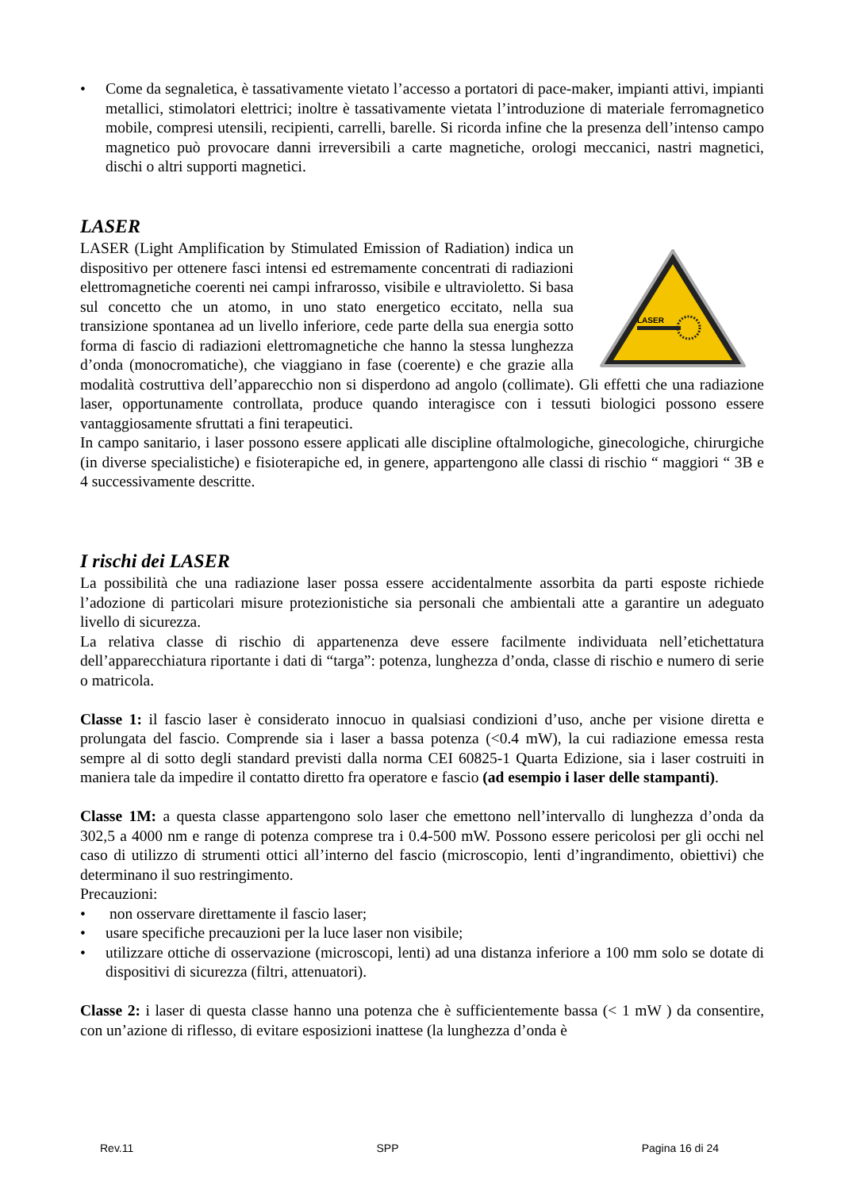• Come da segnaletica, è tassativamente vietato l’accesso a portatori di pace-maker, impianti attivi, impianti metallici, stimolatori elettrici; inoltre è tassativamente vietata l’introduzione di materiale ferromagnetico mobile, compresi utensili, recipienti, carrelli, barelle. Si ricorda infine che la presenza dell’intenso campo magnetico può provocare danni irreversibili a carte magnetiche, orologi meccanici, nastri magnetici, dischi o altri supporti magnetici.
LASER
LASER
LASER (Light Amplification by Stimulated Emission of Radiation) indica un dispositivo per ottenere fasci intensi ed estremamente concentrati di radiazioni elettromagnetiche coerenti nei campi infrarosso, visibile e ultravioletto. Si basa sul concetto che un atomo, in uno stato energetico eccitato, nella sua transizione spontanea ad un livello inferiore, cede parte della sua energia sotto forma di fascio di radiazioni elettromagnetiche che hanno la stessa lunghezza d’onda (monocromatiche), che viaggiano in fase (coerente) e che grazie alla modalità costruttiva dell’apparecchio non si disperdono ad angolo (collimate). Gli effetti che una radiazione laser, opportunamente controllata, produce quando interagisce con i tessuti biologici possono essere vantaggiosamente sfruttati a fini terapeutici.
In campo sanitario, i laser possono essere applicati alle discipline oftalmologiche, ginecologiche, chirurgiche (in diverse specialistiche) e fisioterapiche ed, in genere, appartengono alle classi di rischio “ maggiori “ 3B e 4 successivamente descritte.
I rischi dei LASER
La possibilità che una radiazione laser possa essere accidentalmente assorbita da parti esposte richiede l’adozione di particolari misure protezionistiche sia personali che ambientali atte a garantire un adeguato livello di sicurezza.
La relativa classe di rischio di appartenenza deve essere facilmente individuata nell’etichettatura dell’apparecchiatura riportante i dati di “targa”: potenza, lunghezza d’onda, classe di rischio e numero di serie o matricola.
Classe 1: il fascio laser è considerato innocuo in qualsiasi condizioni d’uso, anche per visione diretta e prolungata del fascio. Comprende sia i laser a bassa potenza (<0.4 mW), la cui radiazione emessa resta sempre al di sotto degli standard previsti dalla norma CEI 60825-1 Quarta Edizione, sia i laser costruiti in maniera tale da impedire il contatto diretto fra operatore e fascio (ad esempio i laser delle stampanti).
Classe 1M: a questa classe appartengono solo laser che emettono nell’intervallo di lunghezza d’onda da 302,5 a 4000 nm e range di potenza comprese tra i 0.4-500 mW. Possono essere pericolosi per gli occhi nel caso di utilizzo di strumenti ottici all’interno del fascio (microscopio, lenti d’ingrandimento, obiettivi) che determinano il suo restringimento.
Precauzioni:
• non osservare direttamente il fascio laser;
• usare specifiche precauzioni per la luce laser non visibile;
• utilizzare ottiche di osservazione (microscopi, lenti) ad una distanza inferiore a 100 mm solo se dotate di dispositivi di sicurezza (filtri, attenuatori).
Classe 2: i laser di questa classe hanno una potenza che è sufficientemente bassa (< 1 mW ) da consentire, con un’azione di riflesso, di evitare esposizioni inattese (la lunghezza d’onda è
Rev.11 SPP Pagina 16 di 24